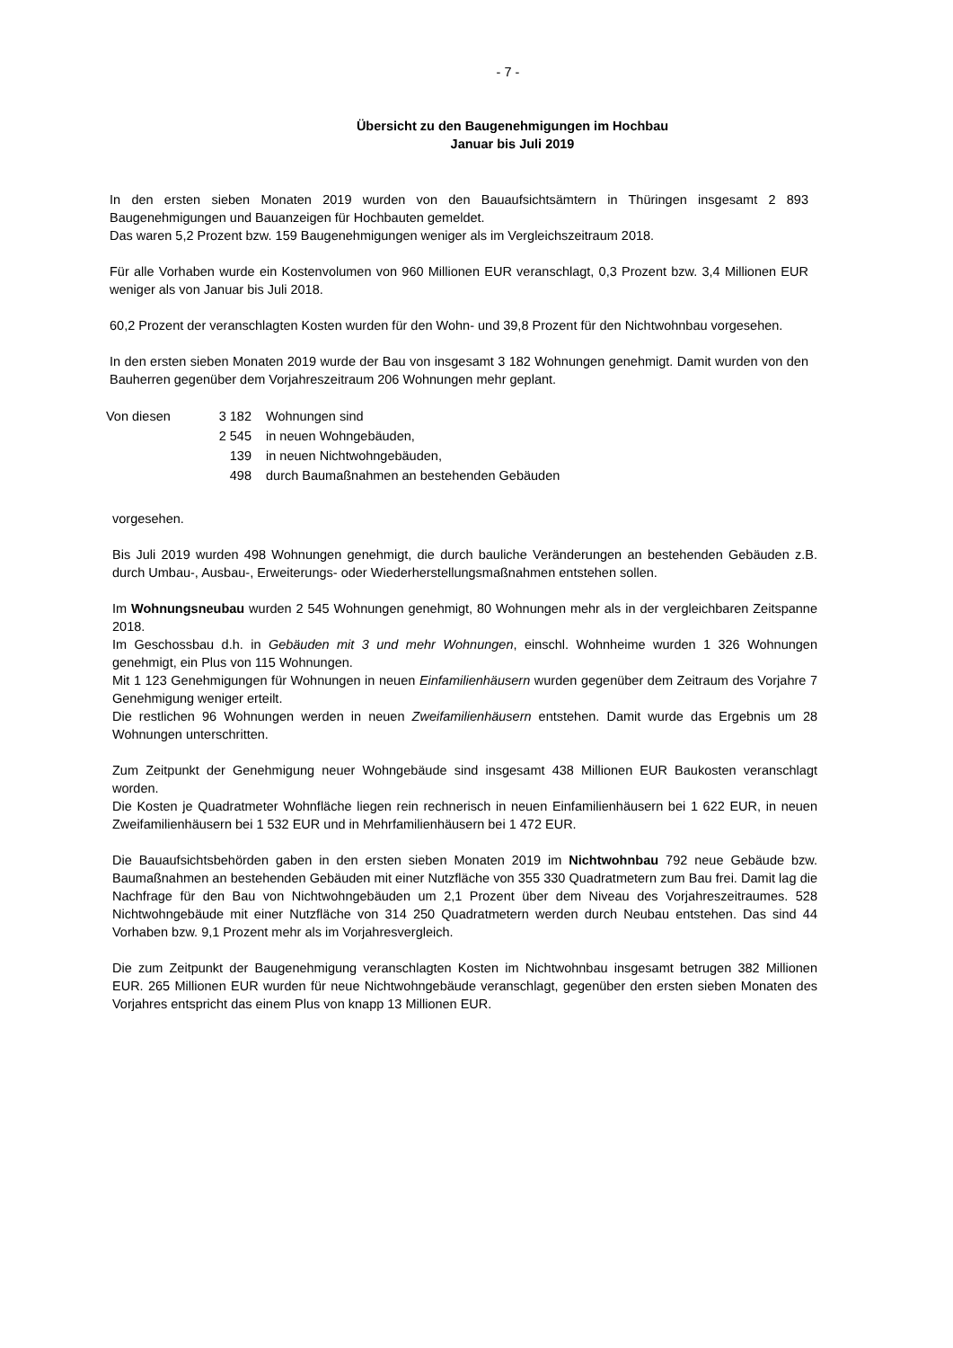- 7 -
Übersicht zu den Baugenehmigungen im Hochbau
Januar bis Juli 2019
In den ersten sieben Monaten 2019 wurden von den Bauaufsichtsämtern in Thüringen insgesamt 2 893 Baugenehmigungen und Bauanzeigen für Hochbauten gemeldet.
Das waren 5,2 Prozent bzw. 159 Baugenehmigungen weniger als im Vergleichszeitraum 2018.
Für alle Vorhaben wurde ein Kostenvolumen von 960 Millionen EUR veranschlagt, 0,3 Prozent bzw. 3,4 Millionen EUR weniger als von Januar bis Juli 2018.
60,2 Prozent der veranschlagten Kosten wurden für den Wohn- und 39,8 Prozent für den Nichtwohnbau vorgesehen.
In den ersten sieben Monaten 2019 wurde der Bau von insgesamt 3 182 Wohnungen genehmigt. Damit wurden von den Bauherren gegenüber dem Vorjahreszeitraum 206 Wohnungen mehr geplant.
| Von diesen | 3 182 | Wohnungen sind |
| | 2 545 | in neuen Wohngebäuden, |
| | 139 | in neuen Nichtwohngebäuden, |
| | 498 | durch Baumaßnahmen an bestehenden Gebäuden |
vorgesehen.
Bis Juli 2019 wurden 498 Wohnungen genehmigt, die durch bauliche Veränderungen an bestehenden Gebäuden z.B. durch Umbau-, Ausbau-, Erweiterungs- oder Wiederherstellungsmaßnahmen entstehen sollen.
Im Wohnungsneubau wurden 2 545 Wohnungen genehmigt, 80 Wohnungen mehr als in der vergleichbaren Zeitspanne 2018.
Im Geschossbau d.h. in Gebäuden mit 3 und mehr Wohnungen, einschl. Wohnheime wurden 1 326 Wohnungen genehmigt, ein Plus von 115 Wohnungen.
Mit 1 123 Genehmigungen für Wohnungen in neuen Einfamilienhäusern wurden gegenüber dem Zeitraum des Vorjahre 7 Genehmigung weniger erteilt.
Die restlichen 96 Wohnungen werden in neuen Zweifamilienhäusern entstehen. Damit wurde das Ergebnis um 28 Wohnungen unterschritten.
Zum Zeitpunkt der Genehmigung neuer Wohngebäude sind insgesamt 438 Millionen EUR Baukosten veranschlagt worden.
Die Kosten je Quadratmeter Wohnfläche liegen rein rechnerisch in neuen Einfamilienhäusern bei 1 622 EUR, in neuen Zweifamilienhäusern bei 1 532 EUR und in Mehrfamilienhäusern bei 1 472 EUR.
Die Bauaufsichtsbehörden gaben in den ersten sieben Monaten 2019 im Nichtwohnbau 792 neue Gebäude bzw. Baumaßnahmen an bestehenden Gebäuden mit einer Nutzfläche von 355 330 Quadratmetern zum Bau frei. Damit lag die Nachfrage für den Bau von Nichtwohngebäuden um 2,1 Prozent über dem Niveau des Vorjahreszeitraumes. 528 Nichtwohngebäude mit einer Nutzfläche von 314 250 Quadratmetern werden durch Neubau entstehen. Das sind 44 Vorhaben bzw. 9,1 Prozent mehr als im Vorjahresvergleich.
Die zum Zeitpunkt der Baugenehmigung veranschlagten Kosten im Nichtwohnbau insgesamt betrugen 382 Millionen EUR. 265 Millionen EUR wurden für neue Nichtwohngebäude veranschlagt, gegenüber den ersten sieben Monaten des Vorjahres entspricht das einem Plus von knapp 13 Millionen EUR.